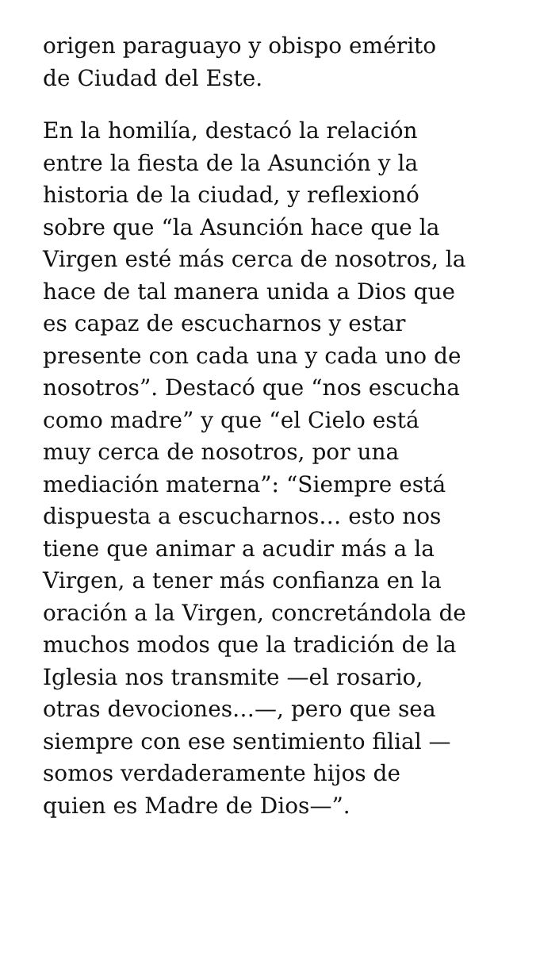origen paraguayo y obispo emérito
de Ciudad del Este.
En la homilía, destacó la relación
entre la fiesta de la Asunción y la
historia de la ciudad, y reflexionó
sobre que “la Asunción hace que la
Virgen esté más cerca de nosotros, la
hace de tal manera unida a Dios que
es capaz de escucharnos y estar
presente con cada una y cada uno de
nosotros”. Destacó que “nos escucha
como madre” y que “el Cielo está
muy cerca de nosotros, por una
mediación materna”: “Siempre está
dispuesta a escucharnos… esto nos
tiene que animar a acudir más a la
Virgen, a tener más confianza en la
oración a la Virgen, concretándola de
muchos modos que la tradición de la
Iglesia nos transmite —el rosario,
otras devociones…—, pero que sea
siempre con ese sentimiento filial —
somos verdaderamente hijos de
quien es Madre de Dios—”.